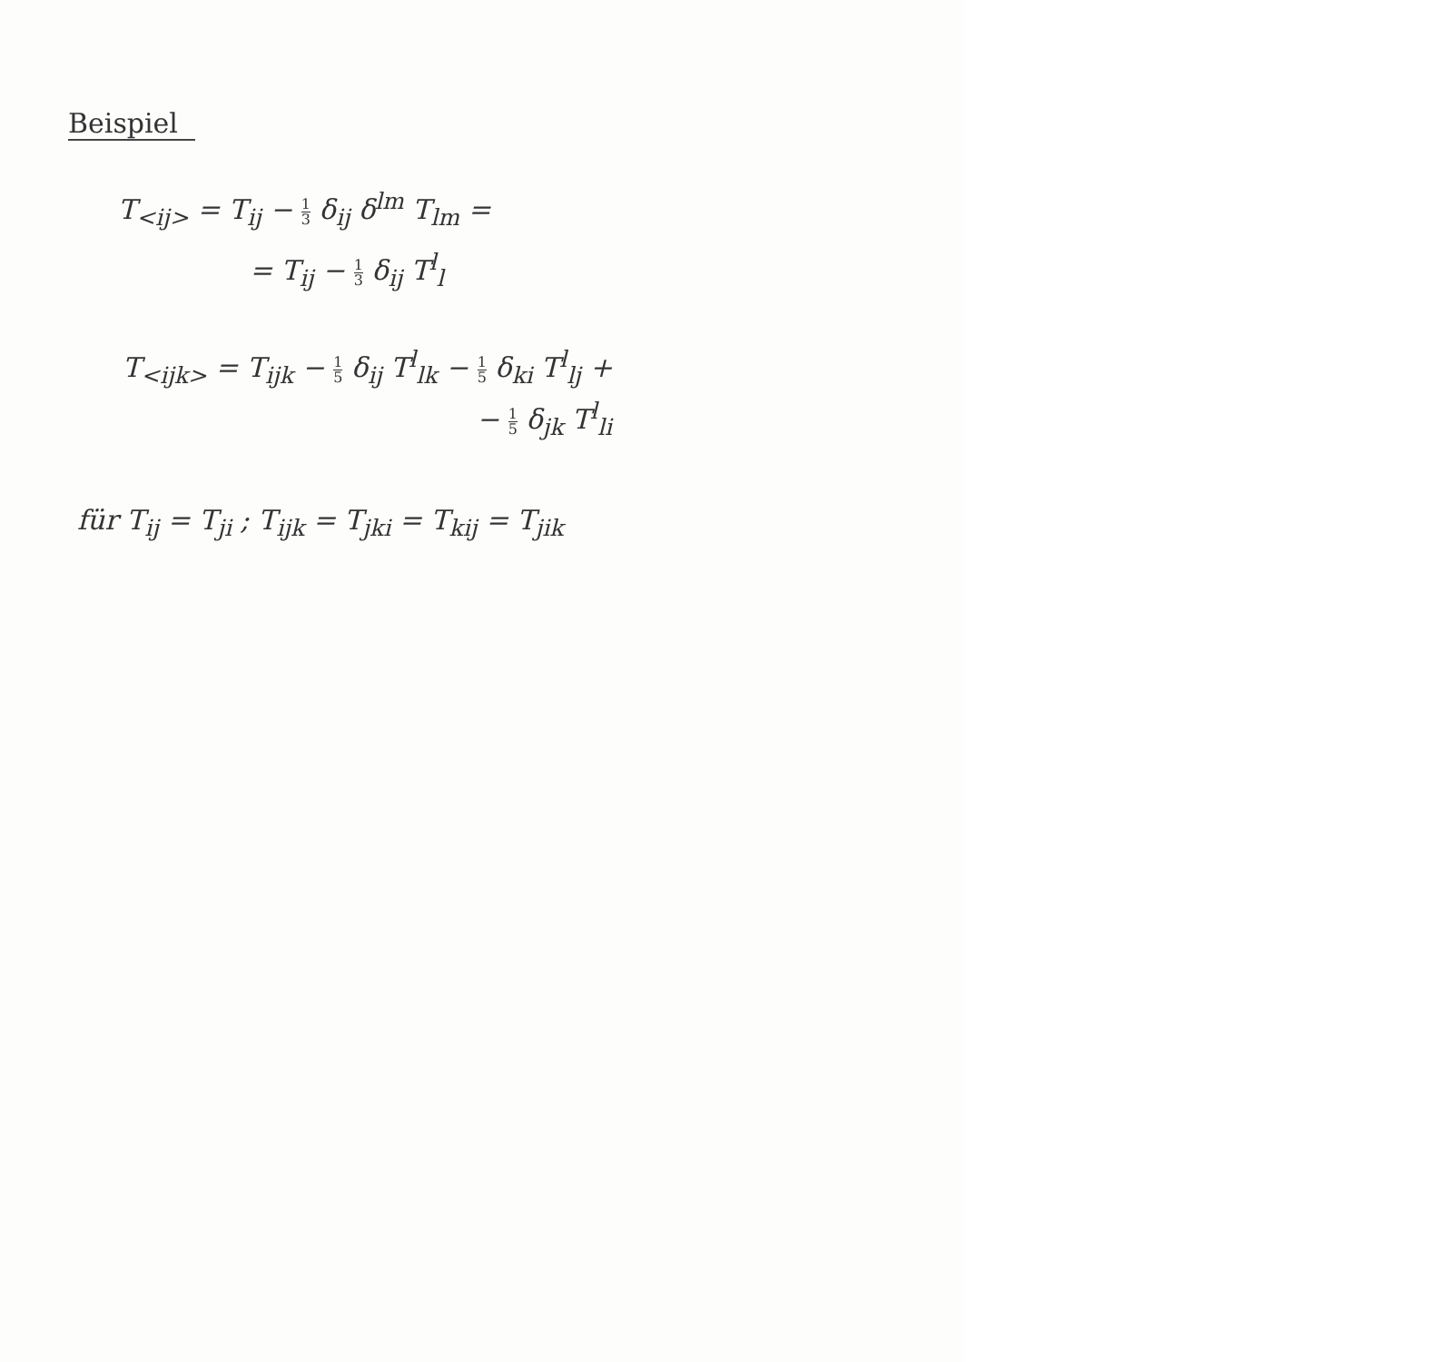Beispiel
T<sub><ij></sub> = T<sub>ij</sub> − 1 3 δ<sub>ij</sub> δ<sup>lm</sup> T<sub>lm</sub> =
= T<sub>ij</sub> − 1 3 δ<sub>ij</sub> T<sup>l</sup><sub>l</sub>
T<sub><ijk></sub> = T<sub>ijk</sub> − 1 5 δ<sub>ij</sub> T<sup>l</sup><sub>lk</sub> − 1 5 δ<sub>ki</sub> T<sup>l</sup><sub>lj</sub> +
− 1 5 δ<sub>jk</sub> T<sup>l</sup><sub>li</sub>
für T<sub>ij</sub> = T<sub>ji</sub> ; T<sub>ijk</sub> = T<sub>jki</sub> = T<sub>kij</sub> = T<sub>jik</sub>